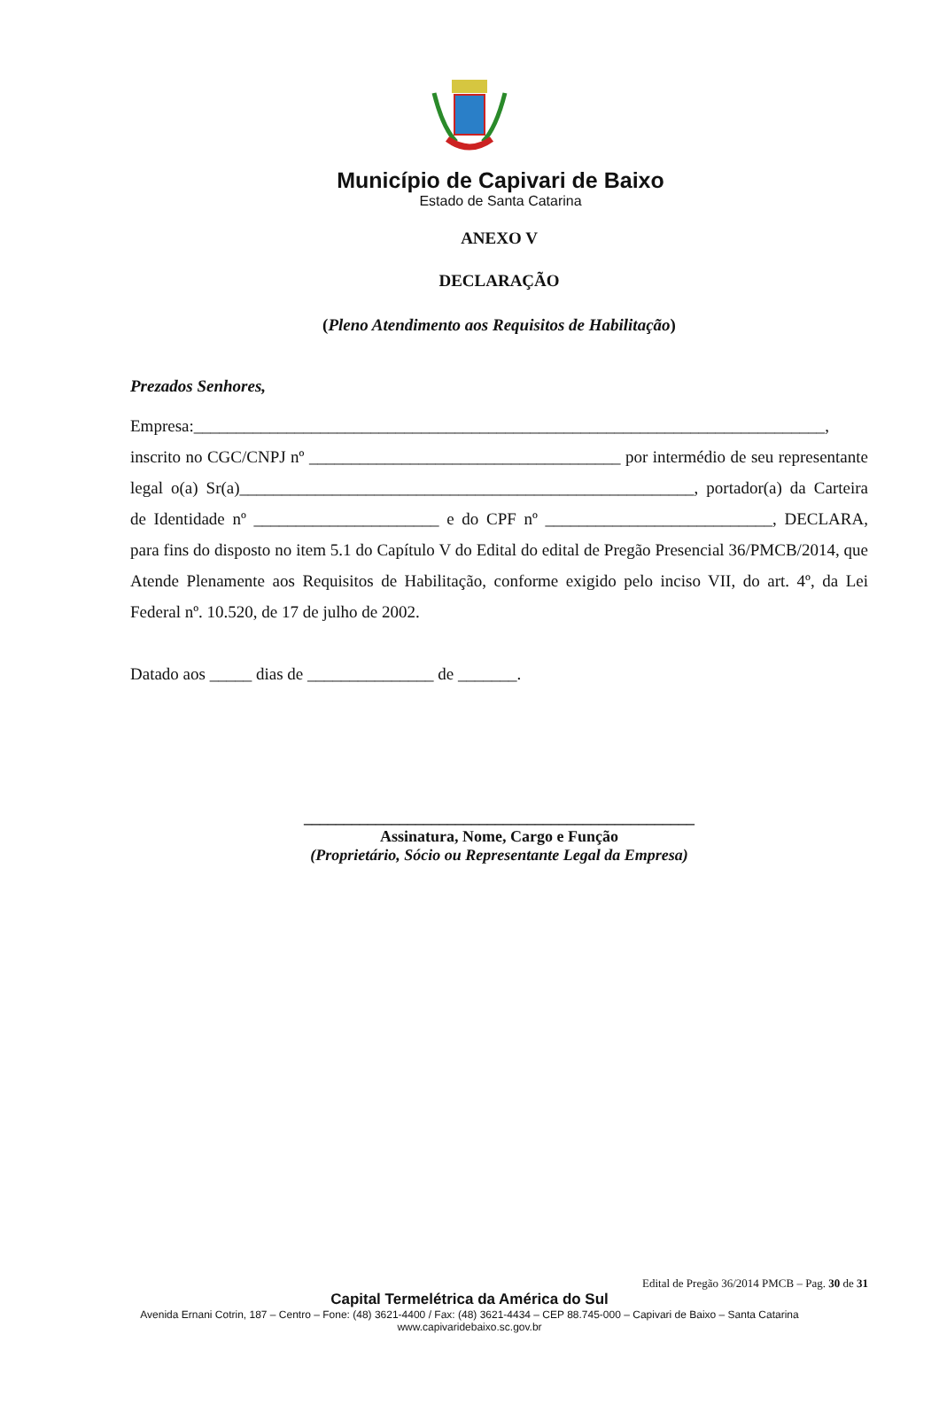Município de Capivari de Baixo
Estado de Santa Catarina
ANEXO V
DECLARAÇÃO
(Pleno Atendimento aos Requisitos de Habilitação)
Prezados Senhores,
Empresa:___________________________________________________________________________, inscrito no CGC/CNPJ nº _____________________________________ por intermédio de seu representante legal o(a) Sr(a)______________________________________________________, portador(a) da Carteira de Identidade nº ______________________ e do CPF nº ___________________________, DECLARA, para fins do disposto no item 5.1 do Capítulo V do Edital do edital de Pregão Presencial 36/PMCB/2014, que Atende Plenamente aos Requisitos de Habilitação, conforme exigido pelo inciso VII, do art. 4º, da Lei Federal nº. 10.520, de 17 de julho de 2002.
Datado aos _____ dias de _______________ de _______.
_________________________________________________
Assinatura, Nome, Cargo e Função
(Proprietário, Sócio ou Representante Legal da Empresa)
Edital de Pregão 36/2014 PMCB – Pag. 30 de 31
Capital Termelétrica da América do Sul
Avenida Ernani Cotrin, 187 – Centro – Fone: (48) 3621-4400 / Fax: (48) 3621-4434 – CEP 88.745-000 – Capivari de Baixo – Santa Catarina
www.capivaridebaixo.sc.gov.br